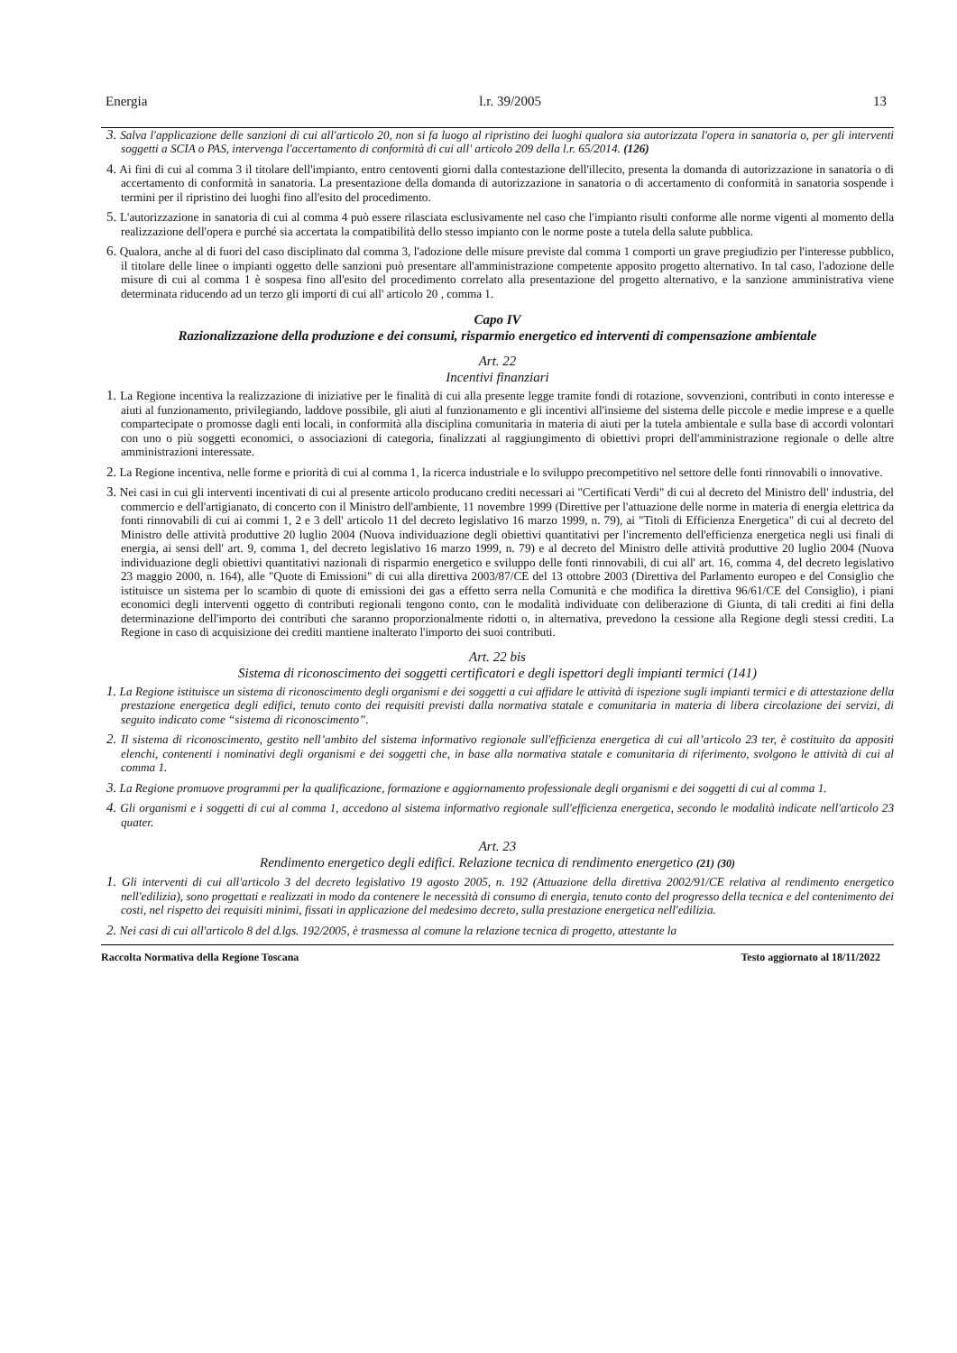Energia l.r. 39/2005 13
3. Salva l'applicazione delle sanzioni di cui all'articolo 20, non si fa luogo al ripristino dei luoghi qualora sia autorizzata l'opera in sanatoria o, per gli interventi soggetti a SCIA o PAS, intervenga l'accertamento di conformità di cui all' articolo 209 della l.r. 65/2014. (126)
4. Ai fini di cui al comma 3 il titolare dell'impianto, entro centoventi giorni dalla contestazione dell'illecito, presenta la domanda di autorizzazione in sanatoria o di accertamento di conformità in sanatoria. La presentazione della domanda di autorizzazione in sanatoria o di accertamento di conformità in sanatoria sospende i termini per il ripristino dei luoghi fino all'esito del procedimento.
5. L'autorizzazione in sanatoria di cui al comma 4 può essere rilasciata esclusivamente nel caso che l'impianto risulti conforme alle norme vigenti al momento della realizzazione dell'opera e purché sia accertata la compatibilità dello stesso impianto con le norme poste a tutela della salute pubblica.
6. Qualora, anche al di fuori del caso disciplinato dal comma 3, l'adozione delle misure previste dal comma 1 comporti un grave pregiudizio per l'interesse pubblico, il titolare delle linee o impianti oggetto delle sanzioni può presentare all'amministrazione competente apposito progetto alternativo. In tal caso, l'adozione delle misure di cui al comma 1 è sospesa fino all'esito del procedimento correlato alla presentazione del progetto alternativo, e la sanzione amministrativa viene determinata riducendo ad un terzo gli importi di cui all' articolo 20 , comma 1.
Capo IV
Razionalizzazione della produzione e dei consumi, risparmio energetico ed interventi di compensazione ambientale
Art. 22
Incentivi finanziari
1. La Regione incentiva la realizzazione di iniziative per le finalità di cui alla presente legge tramite fondi di rotazione, sovvenzioni, contributi in conto interesse e aiuti al funzionamento, privilegiando, laddove possibile, gli aiuti al funzionamento e gli incentivi all'insieme del sistema delle piccole e medie imprese e a quelle compartecipate o promosse dagli enti locali, in conformità alla disciplina comunitaria in materia di aiuti per la tutela ambientale e sulla base di accordi volontari con uno o più soggetti economici, o associazioni di categoria, finalizzati al raggiungimento di obiettivi propri dell'amministrazione regionale o delle altre amministrazioni interessate.
2. La Regione incentiva, nelle forme e priorità di cui al comma 1, la ricerca industriale e lo sviluppo precompetitivo nel settore delle fonti rinnovabili o innovative.
3. Nei casi in cui gli interventi incentivati di cui al presente articolo producano crediti necessari ai "Certificati Verdi" di cui al decreto del Ministro dell' industria, del commercio e dell'artigianato, di concerto con il Ministro dell'ambiente, 11 novembre 1999 (Direttive per l'attuazione delle norme in materia di energia elettrica da fonti rinnovabili di cui ai commi 1, 2 e 3 dell' articolo 11 del decreto legislativo 16 marzo 1999, n. 79), ai "Titoli di Efficienza Energetica" di cui al decreto del Ministro delle attività produttive 20 luglio 2004 (Nuova individuazione degli obiettivi quantitativi per l'incremento dell'efficienza energetica negli usi finali di energia, ai sensi dell' art. 9, comma 1, del decreto legislativo 16 marzo 1999, n. 79) e al decreto del Ministro delle attività produttive 20 luglio 2004 (Nuova individuazione degli obiettivi quantitativi nazionali di risparmio energetico e sviluppo delle fonti rinnovabili, di cui all' art. 16, comma 4, del decreto legislativo 23 maggio 2000, n. 164), alle "Quote di Emissioni" di cui alla direttiva 2003/87/CE del 13 ottobre 2003 (Direttiva del Parlamento europeo e del Consiglio che istituisce un sistema per lo scambio di quote di emissioni dei gas a effetto serra nella Comunità e che modifica la direttiva 96/61/CE del Consiglio), i piani economici degli interventi oggetto di contributi regionali tengono conto, con le modalità individuate con deliberazione di Giunta, di tali crediti ai fini della determinazione dell'importo dei contributi che saranno proporzionalmente ridotti o, in alternativa, prevedono la cessione alla Regione degli stessi crediti. La Regione in caso di acquisizione dei crediti mantiene inalterato l'importo dei suoi contributi.
Art. 22 bis
Sistema di riconoscimento dei soggetti certificatori e degli ispettori degli impianti termici (141)
1. La Regione istituisce un sistema di riconoscimento degli organismi e dei soggetti a cui affidare le attività di ispezione sugli impianti termici e di attestazione della prestazione energetica degli edifici, tenuto conto dei requisiti previsti dalla normativa statale e comunitaria in materia di libera circolazione dei servizi, di seguito indicato come “sistema di riconoscimento”.
2. Il sistema di riconoscimento, gestito nell’ambito del sistema informativo regionale sull'efficienza energetica di cui all’articolo 23 ter, è costituito da appositi elenchi, contenenti i nominativi degli organismi e dei soggetti che, in base alla normativa statale e comunitaria di riferimento, svolgono le attività di cui al comma 1.
3. La Regione promuove programmi per la qualificazione, formazione e aggiornamento professionale degli organismi e dei soggetti di cui al comma 1.
4. Gli organismi e i soggetti di cui al comma 1, accedono al sistema informativo regionale sull'efficienza energetica, secondo le modalità indicate nell'articolo 23 quater.
Art. 23
Rendimento energetico degli edifici. Relazione tecnica di rendimento energetico (21) (30)
1. Gli interventi di cui all'articolo 3 del decreto legislativo 19 agosto 2005, n. 192 (Attuazione della direttiva 2002/91/CE relativa al rendimento energetico nell'edilizia), sono progettati e realizzati in modo da contenere le necessità di consumo di energia, tenuto conto del progresso della tecnica e del contenimento dei costi, nel rispetto dei requisiti minimi, fissati in applicazione del medesimo decreto, sulla prestazione energetica nell'edilizia.
2. Nei casi di cui all'articolo 8 del d.lgs. 192/2005, è trasmessa al comune la relazione tecnica di progetto, attestante la
Raccolta Normativa della Regione Toscana Testo aggiornato al 18/11/2022